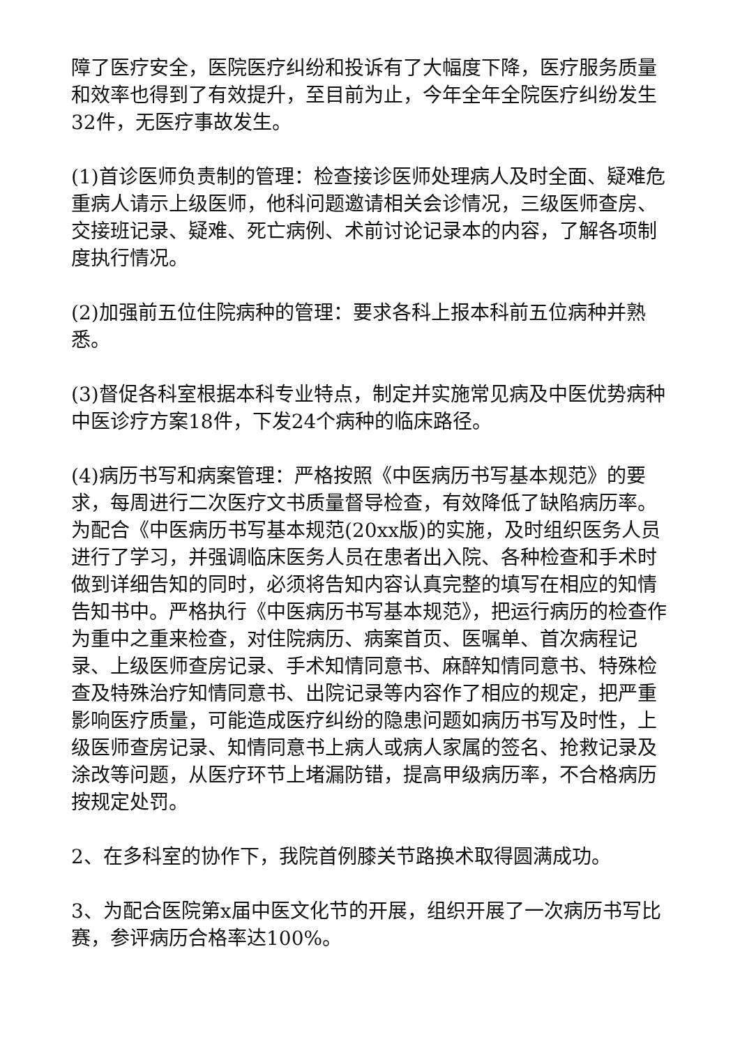障了医疗安全，医院医疗纠纷和投诉有了大幅度下降，医疗服务质量和效率也得到了有效提升，至目前为止，今年全年全院医疗纠纷发生32件，无医疗事故发生。
(1)首诊医师负责制的管理：检查接诊医师处理病人及时全面、疑难危重病人请示上级医师，他科问题邀请相关会诊情况，三级医师查房、交接班记录、疑难、死亡病例、术前讨论记录本的内容，了解各项制度执行情况。
(2)加强前五位住院病种的管理：要求各科上报本科前五位病种并熟悉。
(3)督促各科室根据本科专业特点，制定并实施常见病及中医优势病种中医诊疗方案18件，下发24个病种的临床路径。
(4)病历书写和病案管理：严格按照《中医病历书写基本规范》的要求，每周进行二次医疗文书质量督导检查，有效降低了缺陷病历率。为配合《中医病历书写基本规范(20xx版)的实施，及时组织医务人员进行了学习，并强调临床医务人员在患者出入院、各种检查和手术时做到详细告知的同时，必须将告知内容认真完整的填写在相应的知情告知书中。严格执行《中医病历书写基本规范》，把运行病历的检查作为重中之重来检查，对住院病历、病案首页、医嘱单、首次病程记录、上级医师查房记录、手术知情同意书、麻醉知情同意书、特殊检查及特殊治疗知情同意书、出院记录等内容作了相应的规定，把严重影响医疗质量，可能造成医疗纠纷的隐患问题如病历书写及时性，上级医师查房记录、知情同意书上病人或病人家属的签名、抢救记录及涂改等问题，从医疗环节上堵漏防错，提高甲级病历率，不合格病历按规定处罚。
2、在多科室的协作下，我院首例膝关节路换术取得圆满成功。
3、为配合医院第x届中医文化节的开展，组织开展了一次病历书写比赛，参评病历合格率达100%。